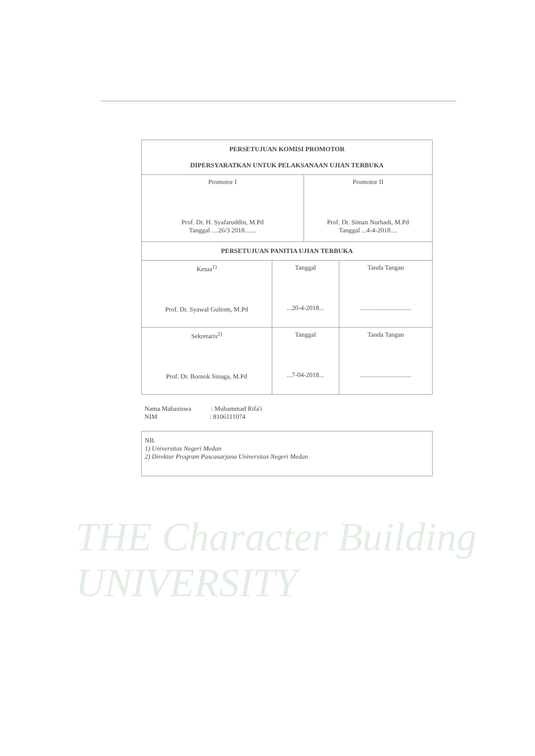| PERSETUJUAN KOMISI PROMOTOR DIPERSYARATKAN UNTUK PELAKSANAAN UJIAN TERBUKA | | | |
| Promotor I Prof. Dr. H. Syafaruddin, M.Pd Tanggal ....26/3 2018....... | | Promotor II Prof. Dr. Siman Nurhadi, M.Pd Tanggal ...4-4-2018.... | |
| PERSETUJUAN PANITIA UJIAN TERBUKA | | | |
| Ketua<sup>1)</sup> Prof. Dr. Syawal Gultom, M.Pd | Tanggal ...20-4-2018... | | Tanda Tangan ............................... |
| Sekretaris<sup>2)</sup> Prof. Dr. Bornok Sinaga, M.Pd | Tanggal ...7-04-2018... | | Tanda Tangan ............................... |
| Nama Mahasiswa : Muhammad Rifa'i NIM : 8106111074 | | | |
| NB. 1) Universitas Negeri Medan 2) Direktur Program Pascasarjana Universitas Negeri Medan | | | |
THE Character Building UNIVERSITY